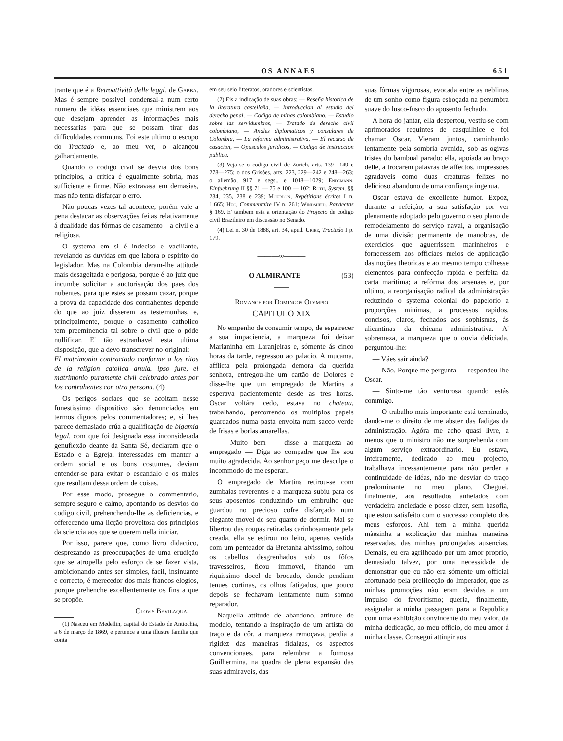OS ANNAES 651
trante que é a Retroattività delle leggi, de Gabba. Mas é sempre possivel condensal-a num certo numero de idéas essenciaes que ministrem aos que desejam aprender as informações mais necessarias para que se possam tirar das difficuldades communs. Foi este ultimo o escopo do Tractado e, ao meu ver, o alcançou galhardamente.
Quando o codigo civil se desvia dos bons principios, a critica é egualmente sobria, mas sufficiente e firme. Não extravasa em demasias, mas não tenta disfarçar o erro.
Não poucas vezes tal acontece; porém vale a pena destacar as observações feitas relativamente á dualidade das fórmas de casamento—a civil e a religiosa.
O systema em si é indeciso e vacillante, revelando as duvidas em que labora o espirito do legislador. Mas na Colombia deram-lhe attitude mais desageitada e perigosa, porque é ao juiz que incumbe solicitar a auctorisação dos paes dos nubentes, para que estes se possam cazar, porque a prova da capacidade dos contrahentes depende do que ao juiz disserem as testemunhas, e, principalmente, porque o casamento catholico tem preeminencia tal sobre o civil que o póde nullificar. E' tão estranhavel esta ultima disposição, que a devo transcrever no original: — El matrimonio contractado conforme a los ritos de la religion catolica anula, ipso jure, el matrimonio puramente civil celebrado antes por los contrahentes con otra persona. (4)
Os perigos sociaes que se acoitam nesse funestissimo dispositivo são denunciados em termos dignos pelos commentadores; e, si lhes parece demasiado crúa a qualificação de bigamia legal, com que foi designada essa inconsiderada genuflexão deante da Santa Sé, declaram que o Estado e a Egreja, interessadas em manter a ordem social e os bons costumes, deviam entender-se para evitar o escandalo e os males que resultam dessa ordem de coisas.
Por esse modo, prosegue o commentario, sempre seguro e calmo, apontando os desvios do codigo civil, prehenchendo-lhe as deficiencias, e offerecendo uma licção proveitosa dos principios da sciencia aos que se querem nella iniciar.
Por isso, parece que, como livro didactico, desprezando as preoccupações de uma erudição que se atropella pelo esforço de se fazer vista, ambicionando antes ser simples, facil, insinuante e correcto, é merecedor dos mais francos elogios, porque prehenche excellentemente os fins a que se propõe.
Clovis Bevilaqua.
(1) Nasceu em Medellin, capital do Estado de Antiochia, a 6 de março de 1869, e pertence a uma illustre familia que conta
em seu seio litteratos, oradores e scientistas.
(2) Eis a indicação de suas obras: — Reseña historica de la literatura castellaña, — Introduccion al estudio del derecho penal, — Codigo de minas colombiano, — Estudio sobre las servidumbres, — Tratado de derecho civil colombiano, — Anales diplomaticos y consulares de Colombia, — La reforma administrativa, — El recurso de casacion, — Opusculos juridicos, — Codigo de instruccion publica.
(3) Veja-se o codigo civil de Zurich, arts. 139—149 e 278—275; o dos Grisões, arts. 223, 229—242 e 248—263; o allemão, 917 e segs., e 1018—1029; Endemann, Einfuehrung II §§ 71 — 75 e 100 — 102; Roth, System, §§ 234, 235, 238 e 239; Mourlon, Repétitions écrites I n. 1.665; Huc, Commentaire IV n. 261; Windsheid, Pandectas § 169. E' tambem esta a orientação do Projecto de codigo civil Brazileiro em discussão no Senado.
(4) Lei n. 30 de 1888, art. 34, apud. Uribe, Tractado I p. 179.
———∞———
O ALMIRANTE (53)
——
Romance por Domingos Olympio
CAPITULO XIX
No empenho de consumir tempo, de espairecer a sua impaciencia, a marqueza foi deixar Marianinha em Laranjeiras e, sómente ás cinco horas da tarde, regressou ao palacio. A mucama, afflicta pela prolongada demora da querida senhora, entregou-lhe um cartão de Dolores e disse-lhe que um empregado de Martins a esperava pacientemente desde as tres horas. Oscar voltára cedo, estava no chateau, trabalhando, percorrendo os multiplos papeis guardados numa pasta envolta num sacco verde de frisas e borlas amarellas.
— Muito bem — disse a marqueza ao empregado — Diga ao compadre que lhe sou muito agradecida. Ao senhor peço me desculpe o incommodo de me esperar..
O empregado de Martins retirou-se com zumbaias reverentes e a marqueza subiu para os seus aposentos conduzindo um embrulho que guardou no precioso cofre disfarçado num elegante movel de seu quarto de dormir. Mal se libertou das roupas retiradas carinhosamente pela creada, ella se estirou no leito, apenas vestida com um penteador da Bretanha alvissimo, soltou os cabellos desgrenhados sob os fôfos travesseiros, ficou immovel, fitando um riquissimo docel de brocado, donde pendiam tenues cortinas, os olhos fatigados, que pouco depois se fechavam lentamente num somno reparador.
Naquella attitude de abandono, attitude de modelo, tentando a inspiração de um artista do traço e da côr, a marqueza remoçava, perdia a rigidez das maneiras fidalgas, os aspectos convencionaes, para relembrar a formosa Guilhermina, na quadra de plena expansão das suas admiraveis, das
suas fórmas vigorosas, evocada entre as neblinas de um sonho como figura esboçada na penumbra suave do lusco-fusco do aposento fechado.
A hora do jantar, ella despertou, vestiu-se com aprimorados requintes de casquilhice e foi chamar Oscar. Vieram juntos, caminhando lentamente pela sombria avenida, sob as ogivas tristes do bambual parado: ella, apoiada ao braço delle, a trocarem palavras de affectos, impressões agradaveis como duas creaturas felizes no delicioso abandono de uma confiança ingenua.
Oscar estava de excellente humor. Expoz, durante a refeição, a sua satisfação por ver plenamente adoptado pelo governo o seu plano de remodelamento do serviço naval, a organisação de uma divisão permanente de manobras, de exercicios que aguerrissem marinheiros e fornecessem aos officiaes meios de applicação das noções theoricas e ao mesmo tempo colhesse elementos para confecção rapida e perfeita da carta maritima; a refórma dos arsenaes e, por ultimo, a reorganisação radical da administração reduzindo o systema colonial do papelorio a proporções minimas, a processos rapidos, concisos, claros, fechados aos sophismas, ás alicantinas da chicana administrativa. A' sobremeza, a marqueza que o ouvia deliciada, perguntou-lhe:
— Váes saír ainda?
— Não. Porque me pergunta — respondeu-lhe Oscar.
— Sinto-me tão venturosa quando estás commigo.
— O trabalho mais importante está terminado, dando-me o direito de me abster das fadigas da administração. Agóra me acho quasi livre, a menos que o ministro não me surprehenda com algum serviço extraordinario. Eu estava, inteiramente, dedicado ao meu projecto, trabalhava incessantemente para não perder a continuidade de idéas, não me desviar do traço predominante no meu plano. Cheguei, finalmente, aos resultados anhelados com verdadeira anciedade e posso dizer, sem basofia, que estou satisfeito com o successo completo dos meus esforços. Ahi tem a minha querida mãesinha a explicação das minhas maneiras reservadas, das minhas prolongadas auzencias. Demais, eu era agrilhoado por um amor proprio, demasiado talvez, por uma necessidade de demonstrar que eu não era sómente um official afortunado pela prelilecção do Imperador, que as minhas promoções não eram devidas a um impulso do favoritismo; queria, finalmente, assignalar a minha passagem para a Republica com uma exhibição convincente do meu valor, da minha dedicação, ao meu officio, do meu amor á minha classe. Consegui attingir aos